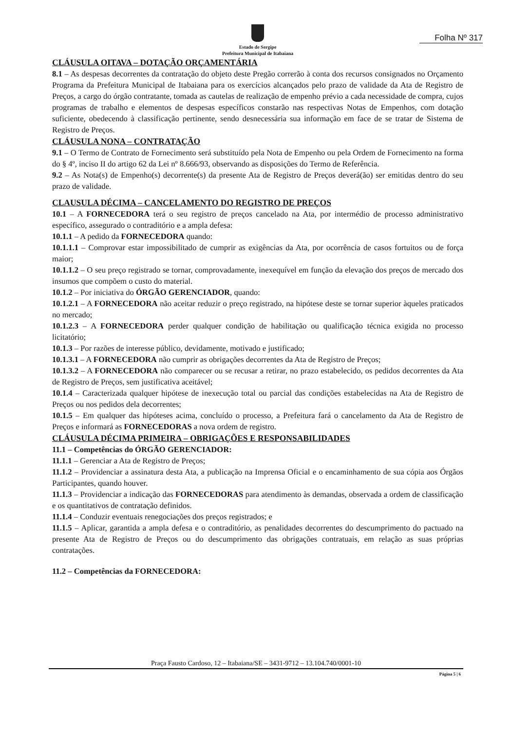Estado de Sergipe
Prefeitura Municipal de Itabaiana
Folha Nº 317
CLÁUSULA OITAVA – DOTAÇÃO ORÇAMENTÁRIA
8.1 – As despesas decorrentes da contratação do objeto deste Pregão correrão à conta dos recursos consignados no Orçamento Programa da Prefeitura Municipal de Itabaiana para os exercícios alcançados pelo prazo de validade da Ata de Registro de Preços, a cargo do órgão contratante, tomada as cautelas de realização de empenho prévio a cada necessidade de compra, cujos programas de trabalho e elementos de despesas específicos constarão nas respectivas Notas de Empenhos, com dotação suficiente, obedecendo à classificação pertinente, sendo desnecessária sua informação em face de se tratar de Sistema de Registro de Preços.
CLÁUSULA NONA – CONTRATAÇÃO
9.1 – O Termo de Contrato de Fornecimento será substituído pela Nota de Empenho ou pela Ordem de Fornecimento na forma do § 4º, inciso II do artigo 62 da Lei nº 8.666/93, observando as disposições do Termo de Referência.
9.2 – As Nota(s) de Empenho(s) decorrente(s) da presente Ata de Registro de Preços deverá(ão) ser emitidas dentro do seu prazo de validade.
CLAUSULA DÉCIMA – CANCELAMENTO DO REGISTRO DE PREÇOS
10.1 – A FORNECEDORA terá o seu registro de preços cancelado na Ata, por intermédio de processo administrativo específico, assegurado o contraditório e a ampla defesa:
10.1.1 – A pedido da FORNECEDORA quando:
10.1.1.1 – Comprovar estar impossibilitado de cumprir as exigências da Ata, por ocorrência de casos fortuitos ou de força maior;
10.1.1.2 – O seu preço registrado se tornar, comprovadamente, inexequível em função da elevação dos preços de mercado dos insumos que compõem o custo do material.
10.1.2 – Por iniciativa do ÓRGÃO GERENCIADOR, quando:
10.1.2.1 – A FORNECEDORA não aceitar reduzir o preço registrado, na hipótese deste se tornar superior àqueles praticados no mercado;
10.1.2.3 – A FORNECEDORA perder qualquer condição de habilitação ou qualificação técnica exigida no processo licitatório;
10.1.3 – Por razões de interesse público, devidamente, motivado e justificado;
10.1.3.1 – A FORNECEDORA não cumprir as obrigações decorrentes da Ata de Registro de Preços;
10.1.3.2 – A FORNECEDORA não comparecer ou se recusar a retirar, no prazo estabelecido, os pedidos decorrentes da Ata de Registro de Preços, sem justificativa aceitável;
10.1.4 – Caracterizada qualquer hipótese de inexecução total ou parcial das condições estabelecidas na Ata de Registro de Preços ou nos pedidos dela decorrentes;
10.1.5 – Em qualquer das hipóteses acima, concluído o processo, a Prefeitura fará o cancelamento da Ata de Registro de Preços e informará as FORNECEDORAS a nova ordem de registro.
CLÁUSULA DÉCIMA PRIMEIRA – OBRIGAÇÕES E RESPONSABILIDADES
11.1 – Competências do ÓRGÃO GERENCIADOR:
11.1.1 – Gerenciar a Ata de Registro de Preços;
11.1.2 – Providenciar a assinatura desta Ata, a publicação na Imprensa Oficial e o encaminhamento de sua cópia aos Órgãos Participantes, quando houver.
11.1.3 – Providenciar a indicação das FORNECEDORAS para atendimento às demandas, observada a ordem de classificação e os quantitativos de contratação definidos.
11.1.4 – Conduzir eventuais renegociações dos preços registrados; e
11.1.5 – Aplicar, garantida a ampla defesa e o contraditório, as penalidades decorrentes do descumprimento do pactuado na presente Ata de Registro de Preços ou do descumprimento das obrigações contratuais, em relação as suas próprias contratações.
11.2 – Competências da FORNECEDORA:
Praça Fausto Cardoso, 12 – Itabaiana/SE – 3431-9712 – 13.104.740/0001-10
Página 5 | 6